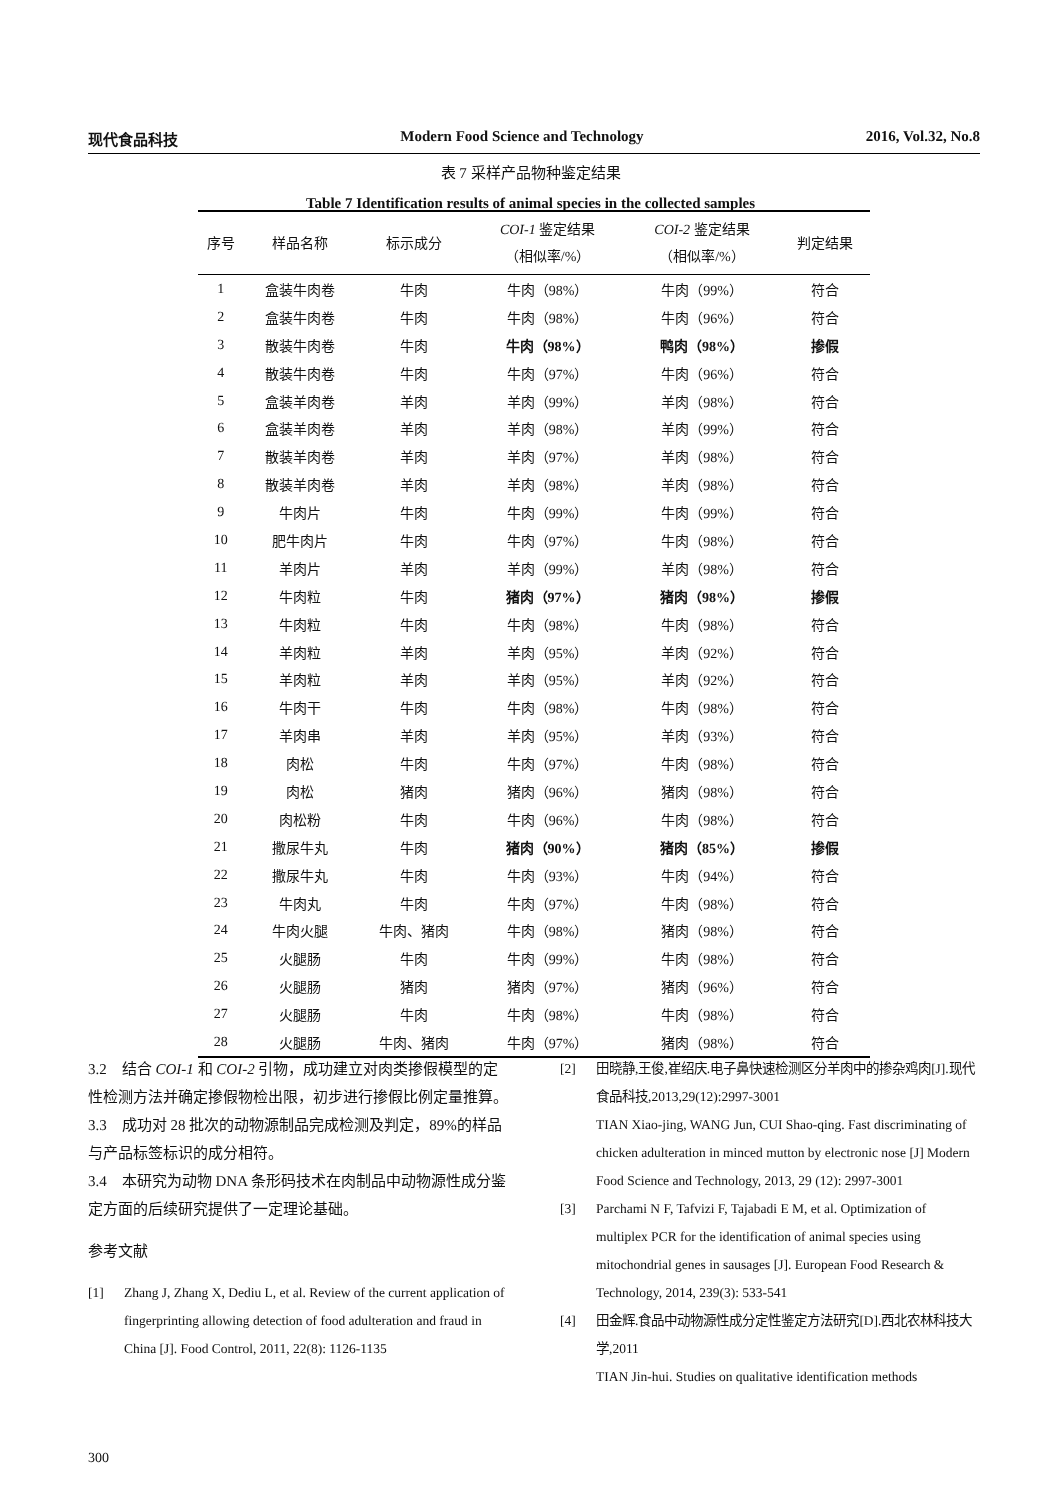现代食品科技 Modern Food Science and Technology 2016, Vol.32, No.8
表 7 采样产品物种鉴定结果
Table 7 Identification results of animal species in the collected samples
| 序号 | 样品名称 | 标示成分 | COI-1 鉴定结果 （相似率/%） | COI-2 鉴定结果 （相似率/%） | 判定结果 |
| --- | --- | --- | --- | --- | --- |
| 1 | 盒装牛肉卷 | 牛肉 | 牛肉（98%） | 牛肉（99%） | 符合 |
| 2 | 盒装牛肉卷 | 牛肉 | 牛肉（98%） | 牛肉（96%） | 符合 |
| 3 | 散装牛肉卷 | 牛肉 | 牛肉（98%） | 鸭肉（98%） | 掺假 |
| 4 | 散装牛肉卷 | 牛肉 | 牛肉（97%） | 牛肉（96%） | 符合 |
| 5 | 盒装羊肉卷 | 羊肉 | 羊肉（99%） | 羊肉（98%） | 符合 |
| 6 | 盒装羊肉卷 | 羊肉 | 羊肉（98%） | 羊肉（99%） | 符合 |
| 7 | 散装羊肉卷 | 羊肉 | 羊肉（97%） | 羊肉（98%） | 符合 |
| 8 | 散装羊肉卷 | 羊肉 | 羊肉（98%） | 羊肉（98%） | 符合 |
| 9 | 牛肉片 | 牛肉 | 牛肉（99%） | 牛肉（99%） | 符合 |
| 10 | 肥牛肉片 | 牛肉 | 牛肉（97%） | 牛肉（98%） | 符合 |
| 11 | 羊肉片 | 羊肉 | 羊肉（99%） | 羊肉（98%） | 符合 |
| 12 | 牛肉粒 | 牛肉 | 猪肉（97%） | 猪肉（98%） | 掺假 |
| 13 | 牛肉粒 | 牛肉 | 牛肉（98%） | 牛肉（98%） | 符合 |
| 14 | 羊肉粒 | 羊肉 | 羊肉（95%） | 羊肉（92%） | 符合 |
| 15 | 羊肉粒 | 羊肉 | 羊肉（95%） | 羊肉（92%） | 符合 |
| 16 | 牛肉干 | 牛肉 | 牛肉（98%） | 牛肉（98%） | 符合 |
| 17 | 羊肉串 | 羊肉 | 羊肉（95%） | 羊肉（93%） | 符合 |
| 18 | 肉松 | 牛肉 | 牛肉（97%） | 牛肉（98%） | 符合 |
| 19 | 肉松 | 猪肉 | 猪肉（96%） | 猪肉（98%） | 符合 |
| 20 | 肉松粉 | 牛肉 | 牛肉（96%） | 牛肉（98%） | 符合 |
| 21 | 撒尿牛丸 | 牛肉 | 猪肉（90%） | 猪肉（85%） | 掺假 |
| 22 | 撒尿牛丸 | 牛肉 | 牛肉（93%） | 牛肉（94%） | 符合 |
| 23 | 牛肉丸 | 牛肉 | 牛肉（97%） | 牛肉（98%） | 符合 |
| 24 | 牛肉火腿 | 牛肉、猪肉 | 牛肉（98%） | 猪肉（98%） | 符合 |
| 25 | 火腿肠 | 牛肉 | 牛肉（99%） | 牛肉（98%） | 符合 |
| 26 | 火腿肠 | 猪肉 | 猪肉（97%） | 猪肉（96%） | 符合 |
| 27 | 火腿肠 | 牛肉 | 牛肉（98%） | 牛肉（98%） | 符合 |
| 28 | 火腿肠 | 牛肉、猪肉 | 牛肉（97%） | 猪肉（98%） | 符合 |
3.2　结合 COI-1 和 COI-2 引物，成功建立对肉类掺假模型的定性检测方法并确定掺假物检出限，初步进行掺假比例定量推算。
3.3　成功对 28 批次的动物源制品完成检测及判定，89%的样品与产品标签标识的成分相符。
3.4　本研究为动物 DNA 条形码技术在肉制品中动物源性成分鉴定方面的后续研究提供了一定理论基础。
参考文献
[1] Zhang J, Zhang X, Dediu L, et al. Review of the current application of fingerprinting allowing detection of food adulteration and fraud in China [J]. Food Control, 2011, 22(8): 1126-1135
[2] 田晓静,王俊,崔绍庆.电子鼻快速检测区分羊肉中的掺杂鸡肉[J].现代食品科技,2013,29(12):2997-3001
TIAN Xiao-jing, WANG Jun, CUI Shao-qing. Fast discriminating of chicken adulteration in minced mutton by electronic nose [J] Modern Food Science and Technology, 2013, 29 (12): 2997-3001
[3] Parchami N F, Tafvizi F, Tajabadi E M, et al. Optimization of multiplex PCR for the identification of animal species using mitochondrial genes in sausages [J]. European Food Research & Technology, 2014, 239(3): 533-541
[4] 田金辉.食品中动物源性成分定性鉴定方法研究[D].西北农林科技大学,2011
TIAN Jin-hui. Studies on qualitative identification methods
300